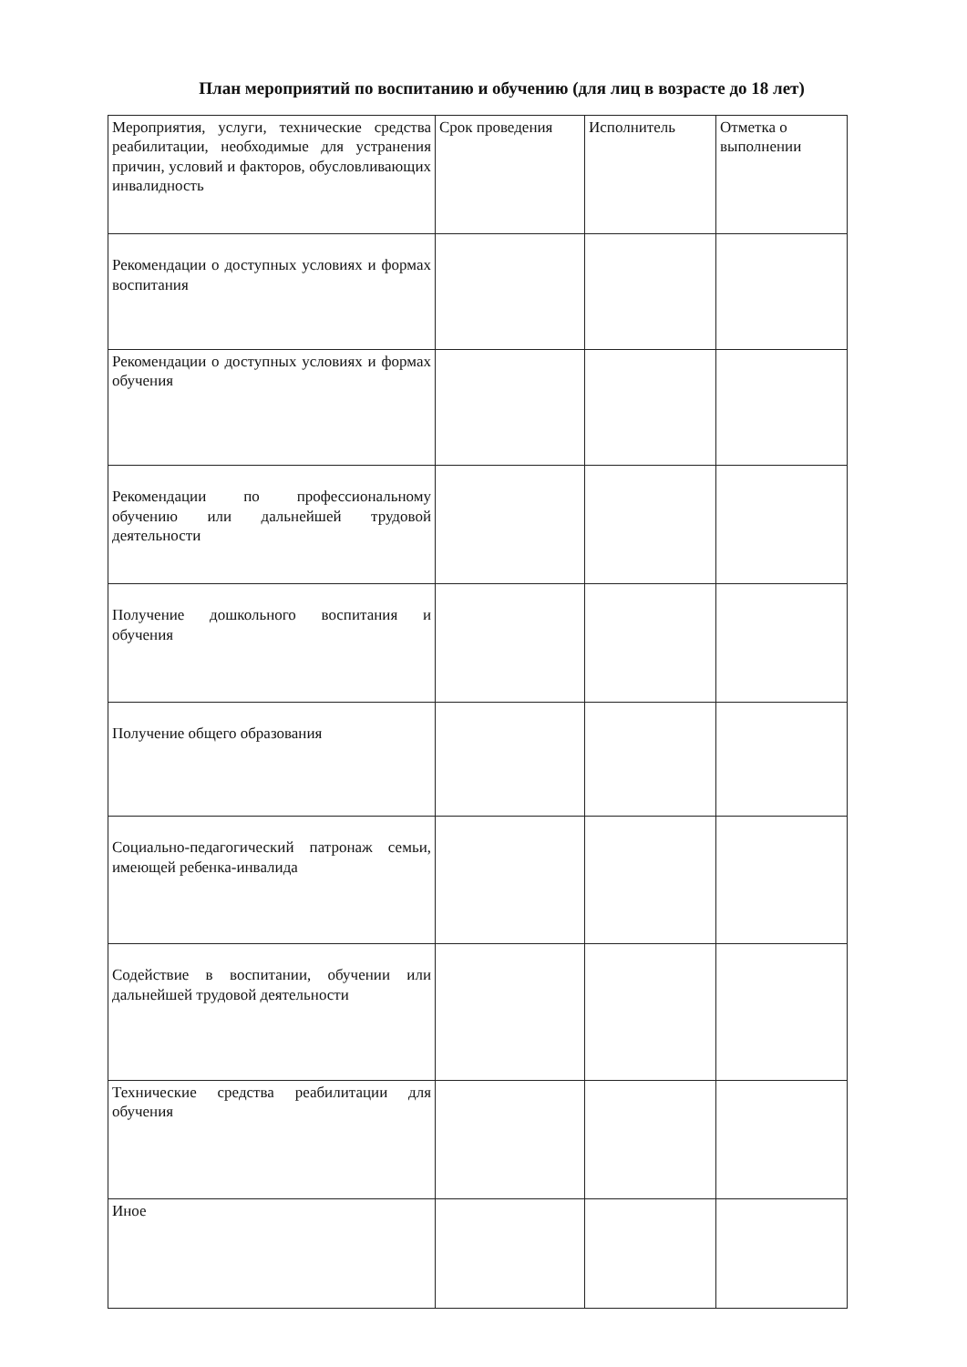План мероприятий по воспитанию и обучению (для лиц в возрасте до 18 лет)
| Мероприятия, услуги, технические средства реабилитации, необходимые для устранения причин, условий и факторов, обусловливающих инвалидность | Срок проведения | Исполнитель | Отметка о выполнении |
| Рекомендации о доступных условиях и формах воспитания | | | |
| Рекомендации о доступных условиях и формах обучения | | | |
| Рекомендации по профессиональному обучению или дальнейшей трудовой деятельности | | | |
| Получение дошкольного воспитания и обучения | | | |
| Получение общего образования | | | |
| Социально-педагогический патронаж семьи, имеющей ребенка-инвалида | | | |
| Содействие в воспитании, обучении или дальнейшей трудовой деятельности | | | |
| Технические средства реабилитации для обучения | | | |
| Иное | | | |